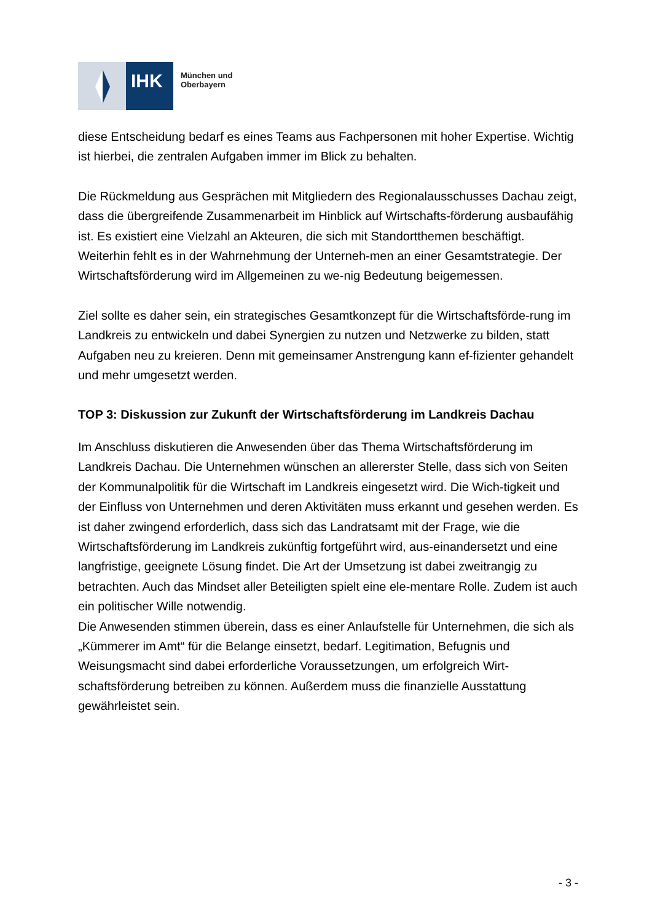IHK
München und
Oberbayern
diese Entscheidung bedarf es eines Teams aus Fachpersonen mit hoher Expertise. Wichtig ist hierbei, die zentralen Aufgaben immer im Blick zu behalten.
Die Rückmeldung aus Gesprächen mit Mitgliedern des Regionalausschusses Dachau zeigt, dass die übergreifende Zusammenarbeit im Hinblick auf Wirtschafts-förderung ausbaufähig ist. Es existiert eine Vielzahl an Akteuren, die sich mit Standortthemen beschäftigt. Weiterhin fehlt es in der Wahrnehmung der Unterneh-men an einer Gesamtstrategie. Der Wirtschaftsförderung wird im Allgemeinen zu we-nig Bedeutung beigemessen.
Ziel sollte es daher sein, ein strategisches Gesamtkonzept für die Wirtschaftsförde-rung im Landkreis zu entwickeln und dabei Synergien zu nutzen und Netzwerke zu bilden, statt Aufgaben neu zu kreieren. Denn mit gemeinsamer Anstrengung kann ef-fizienter gehandelt und mehr umgesetzt werden.
TOP 3: Diskussion zur Zukunft der Wirtschaftsförderung im Landkreis Dachau
Im Anschluss diskutieren die Anwesenden über das Thema Wirtschaftsförderung im Landkreis Dachau. Die Unternehmen wünschen an allererster Stelle, dass sich von Seiten der Kommunalpolitik für die Wirtschaft im Landkreis eingesetzt wird. Die Wich-tigkeit und der Einfluss von Unternehmen und deren Aktivitäten muss erkannt und gesehen werden. Es ist daher zwingend erforderlich, dass sich das Landratsamt mit der Frage, wie die Wirtschaftsförderung im Landkreis zukünftig fortgeführt wird, aus-einandersetzt und eine langfristige, geeignete Lösung findet. Die Art der Umsetzung ist dabei zweitrangig zu betrachten. Auch das Mindset aller Beteiligten spielt eine ele-mentare Rolle. Zudem ist auch ein politischer Wille notwendig.
Die Anwesenden stimmen überein, dass es einer Anlaufstelle für Unternehmen, die sich als „Kümmerer im Amt“ für die Belange einsetzt, bedarf. Legitimation, Befugnis und Weisungsmacht sind dabei erforderliche Voraussetzungen, um erfolgreich Wirt-schaftsförderung betreiben zu können. Außerdem muss die finanzielle Ausstattung gewährleistet sein.
- 3 -